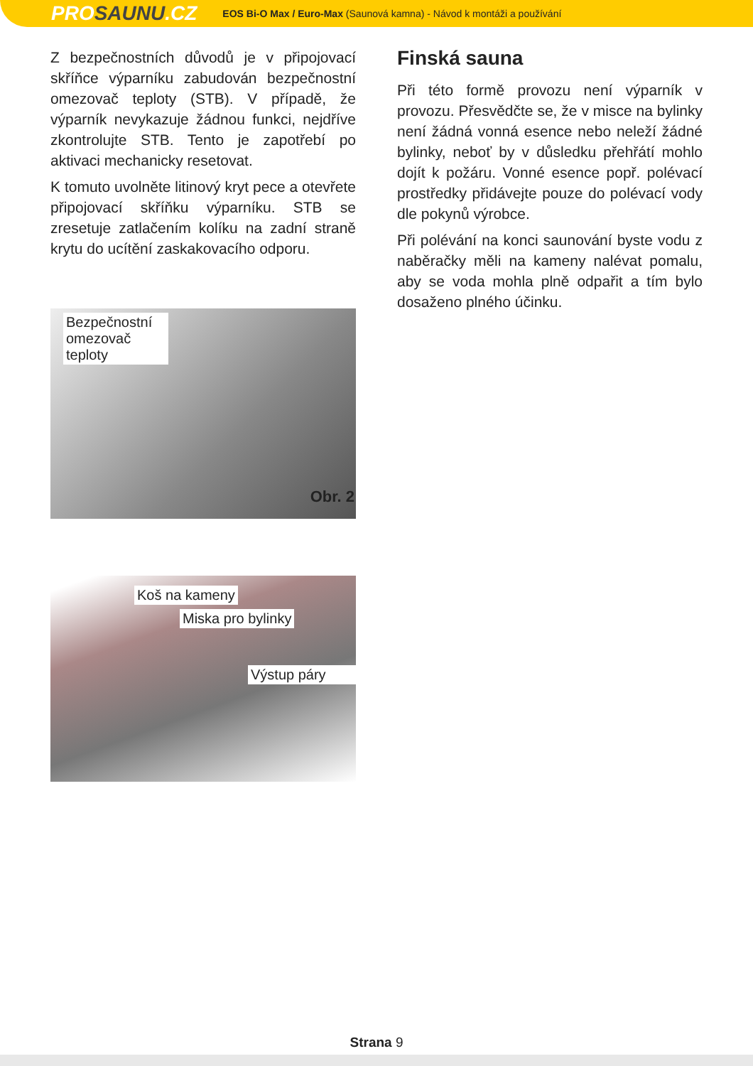PROSAUNU.CZ
EOS Bi-O Max / Euro-Max (Saunová kamna) - Návod k montáži a používání
Z bezpečnostních důvodů je v připojovací skříňce výparníku zabudován bezpečnostní omezovač teploty (STB). V případě, že výparník nevykazuje žádnou funkci, nejdříve zkontrolujte STB. Tento je zapotřebí po aktivaci mechanicky resetovat.
K tomuto uvolněte litinový kryt pece a otevřete připojovací skříňku výparníku. STB se zresetuje zatlačením kolíku na zadní straně krytu do ucítění zaskakovacího odporu.
Bezpečnostní omezovač teploty
Obr. 2
Koš na kameny
Miska pro bylinky
Výstup páry
Finská sauna
Při této formě provozu není výparník v provozu. Přesvědčte se, že v misce na bylinky není žádná vonná esence nebo neleží žádné bylinky, neboť by v důsledku přehřátí mohlo dojít k požáru. Vonné esence popř. polévací prostředky přidávejte pouze do polévací vody dle pokynů výrobce.
Při polévání na konci saunování byste vodu z naběračky měli na kameny nalévat pomalu, aby se voda mohla plně odpařit a tím bylo dosaženo plného účinku.
Strana 9